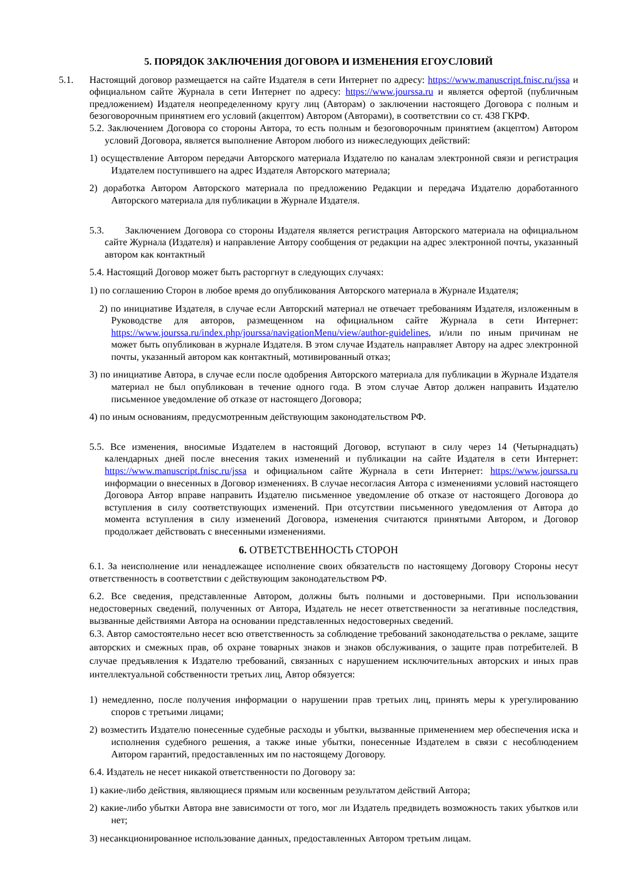5. ПОРЯДОК ЗАКЛЮЧЕНИЯ ДОГОВОРА И ИЗМЕНЕНИЯ ЕГОУСЛОВИЙ
5.1. Настоящий договор размещается на сайте Издателя в сети Интернет по адресу: https://www.manuscript.fnisc.ru/jssa и официальном сайте Журнала в сети Интернет по адресу: https://www.jourssa.ru и является офертой (публичным предложением) Издателя неопределенному кругу лиц (Авторам) о заключении настоящего Договора с полным и безоговорочным принятием его условий (акцептом) Автором (Авторами), в соответствии со ст. 438 ГКРФ.
5.2. Заключением Договора со стороны Автора, то есть полным и безоговорочным принятием (акцептом) Автором условий Договора, является выполнение Автором любого из нижеследующих действий:
1) осуществление Автором передачи Авторского материала Издателю по каналам электронной связи и регистрация Издателем поступившего на адрес Издателя Авторского материала;
2) доработка Автором Авторского материала по предложению Редакции и передача Издателю доработанного Авторского материала для публикации в Журнале Издателя.
5.3. Заключением Договора со стороны Издателя является регистрация Авторского материала на официальном сайте Журнала (Издателя) и направление Автору сообщения от редакции на адрес электронной почты, указанный автором как контактный
5.4. Настоящий Договор может быть расторгнут в следующих случаях:
1) по соглашению Сторон в любое время до опубликования Авторского материала в Журнале Издателя;
2) по инициативе Издателя, в случае если Авторский материал не отвечает требованиям Издателя, изложенным в Руководстве для авторов, размещенном на официальном сайте Журнала в сети Интернет: https://www.jourssa.ru/index.php/jourssa/navigationMenu/view/author-guidelines, и/или по иным причинам не может быть опубликован в журнале Издателя. В этом случае Издатель направляет Автору на адрес электронной почты, указанный автором как контактный, мотивированный отказ;
3) по инициативе Автора, в случае если после одобрения Авторского материала для публикации в Журнале Издателя материал не был опубликован в течение одного года. В этом случае Автор должен направить Издателю письменное уведомление об отказе от настоящего Договора;
4) по иным основаниям, предусмотренным действующим законодательством РФ.
5.5. Все изменения, вносимые Издателем в настоящий Договор, вступают в силу через 14 (Четырнадцать) календарных дней после внесения таких изменений и публикации на сайте Издателя в сети Интернет: https://www.manuscript.fnisc.ru/jssa и официальном сайте Журнала в сети Интернет: https://www.jourssa.ru информации о внесенных в Договор изменениях. В случае несогласия Автора с изменениями условий настоящего Договора Автор вправе направить Издателю письменное уведомление об отказе от настоящего Договора до вступления в силу соответствующих изменений. При отсутствии письменного уведомления от Автора до момента вступления в силу изменений Договора, изменения считаются принятыми Автором, и Договор продолжает действовать с внесенными изменениями.
6. ОТВЕТСТВЕННОСТЬ СТОРОН
6.1. За неисполнение или ненадлежащее исполнение своих обязательств по настоящему Договору Стороны несут ответственность в соответствии с действующим законодательством РФ.
6.2. Все сведения, представленные Автором, должны быть полными и достоверными. При использовании недостоверных сведений, полученных от Автора, Издатель не несет ответственности за негативные последствия, вызванные действиями Автора на основании представленных недостоверных сведений.
6.3. Автор самостоятельно несет всю ответственность за соблюдение требований законодательства о рекламе, защите авторских и смежных прав, об охране товарных знаков и знаков обслуживания, о защите прав потребителей. В случае предъявления к Издателю требований, связанных с нарушением исключительных авторских и иных прав интеллектуальной собственности третьих лиц, Автор обязуется:
1) немедленно, после получения информации о нарушении прав третьих лиц, принять меры к урегулированию споров с третьими лицами;
2) возместить Издателю понесенные судебные расходы и убытки, вызванные применением мер обеспечения иска и исполнения судебного решения, а также иные убытки, понесенные Издателем в связи с несоблюдением Автором гарантий, предоставленных им по настоящему Договору.
6.4. Издатель не несет никакой ответственности по Договору за:
1) какие-либо действия, являющиеся прямым или косвенным результатом действий Автора;
2) какие-либо убытки Автора вне зависимости от того, мог ли Издатель предвидеть возможность таких убытков или нет;
3) несанкционированное использование данных, предоставленных Автором третьим лицам.